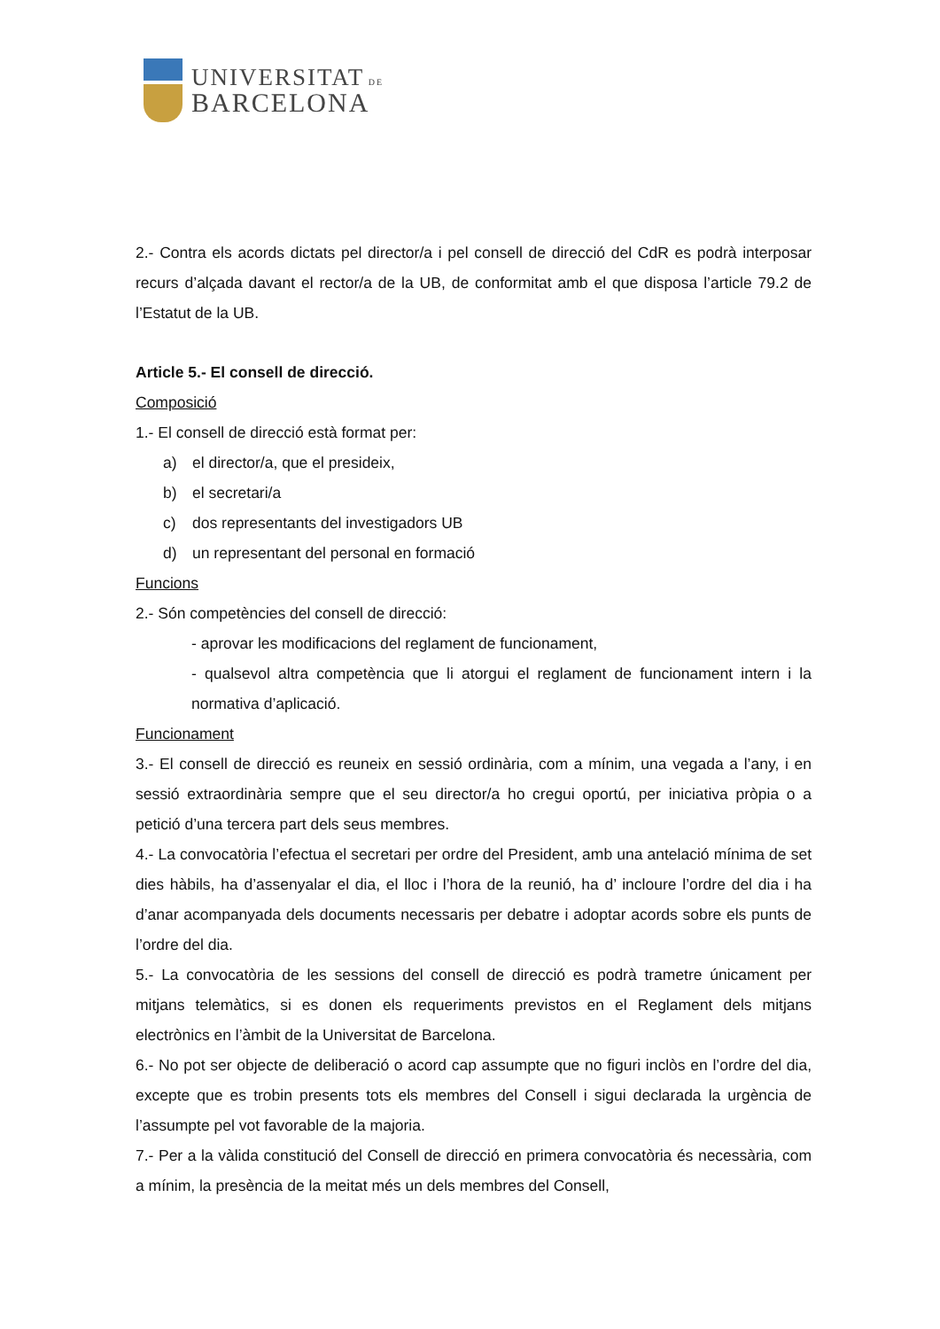UNIVERSITAT DE
BARCELONA
2.- Contra els acords dictats pel director/a i pel consell de direcció del CdR es podrà interposar recurs d’alçada davant el rector/a de la UB, de conformitat amb el que disposa l’article 79.2 de l’Estatut de la UB.
Article 5.- El consell de direcció.
Composició
1.- El consell de direcció està format per:
a) el director/a, que el presideix,
b) el secretari/a
c) dos representants del investigadors UB
d) un representant del personal en formació
Funcions
2.- Són competències del consell de direcció:
- aprovar les modificacions del reglament de funcionament,
- qualsevol altra competència que li atorgui el reglament de funcionament intern i la normativa d’aplicació.
Funcionament
3.- El consell de direcció es reuneix en sessió ordinària, com a mínim, una vegada a l’any, i en sessió extraordinària sempre que el seu director/a ho cregui oportú, per iniciativa pròpia o a petició d’una tercera part dels seus membres.
4.- La convocatòria l’efectua el secretari per ordre del President, amb una antelació mínima de set dies hàbils, ha d’assenyalar el dia, el lloc i l’hora de la reunió, ha d’ incloure l’ordre del dia i ha d’anar acompanyada dels documents necessaris per debatre i adoptar acords sobre els punts de l’ordre del dia.
5.- La convocatòria de les sessions del consell de direcció es podrà trametre únicament per mitjans telemàtics, si es donen els requeriments previstos en el Reglament dels mitjans electrònics en l’àmbit de la Universitat de Barcelona.
6.- No pot ser objecte de deliberació o acord cap assumpte que no figuri inclòs en l’ordre del dia, excepte que es trobin presents tots els membres del Consell i sigui declarada la urgència de l’assumpte pel vot favorable de la majoria.
7.- Per a la vàlida constitució del Consell de direcció en primera convocatòria és necessària, com a mínim, la presència de la meitat més un dels membres del Consell,